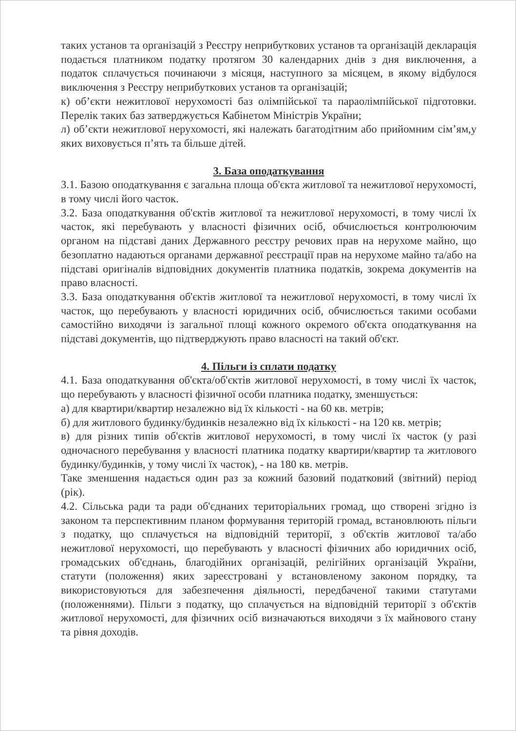таких установ та організацій з Реєстру неприбуткових установ та організацій декларація подається платником податку протягом 30 календарних днів з дня виключення, а податок сплачується починаючи з місяця, наступного за місяцем, в якому відбулося виключення з Реєстру неприбуткових установ та організацій;
к) об’єкти нежитлової нерухомості баз олімпійської та параолімпійської підготовки. Перелік таких баз затверджується Кабінетом Міністрів України;
л) об’єкти нежитлової нерухомості, які належать багатодітним або прийомним сім’ям,у яких виховується п’ять та більше дітей.
3. База оподаткування
3.1. Базою оподаткування є загальна площа об'єкта житлової та нежитлової нерухомості, в тому числі його часток.
3.2. База оподаткування об'єктів житлової та нежитлової нерухомості, в тому числі їх часток, які перебувають у власності фізичних осіб, обчислюється контролюючим органом на підставі даних Державного реєстру речових прав на нерухоме майно, що безоплатно надаються органами державної реєстрації прав на нерухоме майно та/або на підставі оригіналів відповідних документів платника податків, зокрема документів на право власності.
3.3. База оподаткування об'єктів житлової та нежитлової нерухомості, в тому числі їх часток, що перебувають у власності юридичних осіб, обчислюється такими особами самостійно виходячи із загальної площі кожного окремого об'єкта оподаткування на підставі документів, що підтверджують право власності на такий об'єкт.
4. Пільги із сплати податку
4.1. База оподаткування об'єкта/об'єктів житлової нерухомості, в тому числі їх часток, що перебувають у власності фізичної особи платника податку, зменшується:
а) для квартири/квартир незалежно від їх кількості - на 60 кв. метрів;
б) для житлового будинку/будинків незалежно від їх кількості - на 120 кв. метрів;
в) для різних типів об'єктів житлової нерухомості, в тому числі їх часток (у разі одночасного перебування у власності платника податку квартири/квартир та житлового будинку/будинків, у тому числі їх часток), - на 180 кв. метрів.
Таке зменшення надається один раз за кожний базовий податковий (звітний) період (рік).
4.2. Сільська ради та ради об'єднаних територіальних громад, що створені згідно із законом та перспективним планом формування територій громад, встановлюють пільги з податку, що сплачується на відповідній території, з об'єктів житлової та/або нежитлової нерухомості, що перебувають у власності фізичних або юридичних осіб, громадських об'єднань, благодійних організацій, релігійних організацій України, статути (положення) яких зареєстровані у встановленому законом порядку, та використовуються для забезпечення діяльності, передбаченої такими статутами (положеннями). Пільги з податку, що сплачується на відповідній території з об'єктів житлової нерухомості, для фізичних осіб визначаються виходячи з їх майнового стану та рівня доходів.